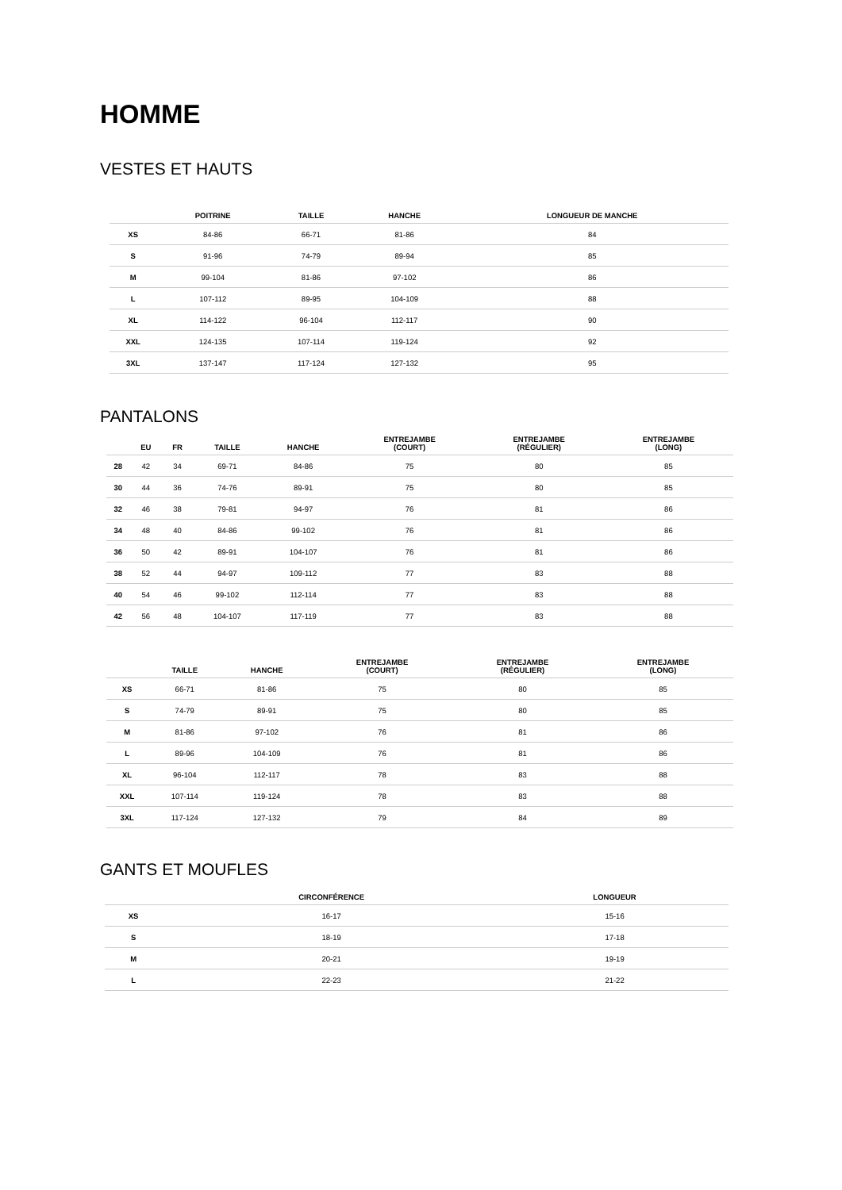HOMME
VESTES ET HAUTS
| | POITRINE | TAILLE | HANCHE | LONGUEUR DE MANCHE |
| --- | --- | --- | --- | --- |
| XS | 84-86 | 66-71 | 81-86 | 84 |
| S | 91-96 | 74-79 | 89-94 | 85 |
| M | 99-104 | 81-86 | 97-102 | 86 |
| L | 107-112 | 89-95 | 104-109 | 88 |
| XL | 114-122 | 96-104 | 112-117 | 90 |
| XXL | 124-135 | 107-114 | 119-124 | 92 |
| 3XL | 137-147 | 117-124 | 127-132 | 95 |
PANTALONS
| | EU | FR | TAILLE | HANCHE | ENTREJAMBE (COURT) | ENTREJAMBE (RÉGULIER) | ENTREJAMBE (LONG) |
| --- | --- | --- | --- | --- | --- | --- | --- |
| 28 | 42 | 34 | 69-71 | 84-86 | 75 | 80 | 85 |
| 30 | 44 | 36 | 74-76 | 89-91 | 75 | 80 | 85 |
| 32 | 46 | 38 | 79-81 | 94-97 | 76 | 81 | 86 |
| 34 | 48 | 40 | 84-86 | 99-102 | 76 | 81 | 86 |
| 36 | 50 | 42 | 89-91 | 104-107 | 76 | 81 | 86 |
| 38 | 52 | 44 | 94-97 | 109-112 | 77 | 83 | 88 |
| 40 | 54 | 46 | 99-102 | 112-114 | 77 | 83 | 88 |
| 42 | 56 | 48 | 104-107 | 117-119 | 77 | 83 | 88 |
| | TAILLE | HANCHE | ENTREJAMBE (COURT) | ENTREJAMBE (RÉGULIER) | ENTREJAMBE (LONG) |
| --- | --- | --- | --- | --- | --- |
| XS | 66-71 | 81-86 | 75 | 80 | 85 |
| S | 74-79 | 89-91 | 75 | 80 | 85 |
| M | 81-86 | 97-102 | 76 | 81 | 86 |
| L | 89-96 | 104-109 | 76 | 81 | 86 |
| XL | 96-104 | 112-117 | 78 | 83 | 88 |
| XXL | 107-114 | 119-124 | 78 | 83 | 88 |
| 3XL | 117-124 | 127-132 | 79 | 84 | 89 |
GANTS ET MOUFLES
| | CIRCONFÉRENCE | LONGUEUR |
| --- | --- | --- |
| XS | 16-17 | 15-16 |
| S | 18-19 | 17-18 |
| M | 20-21 | 19-19 |
| L | 22-23 | 21-22 |